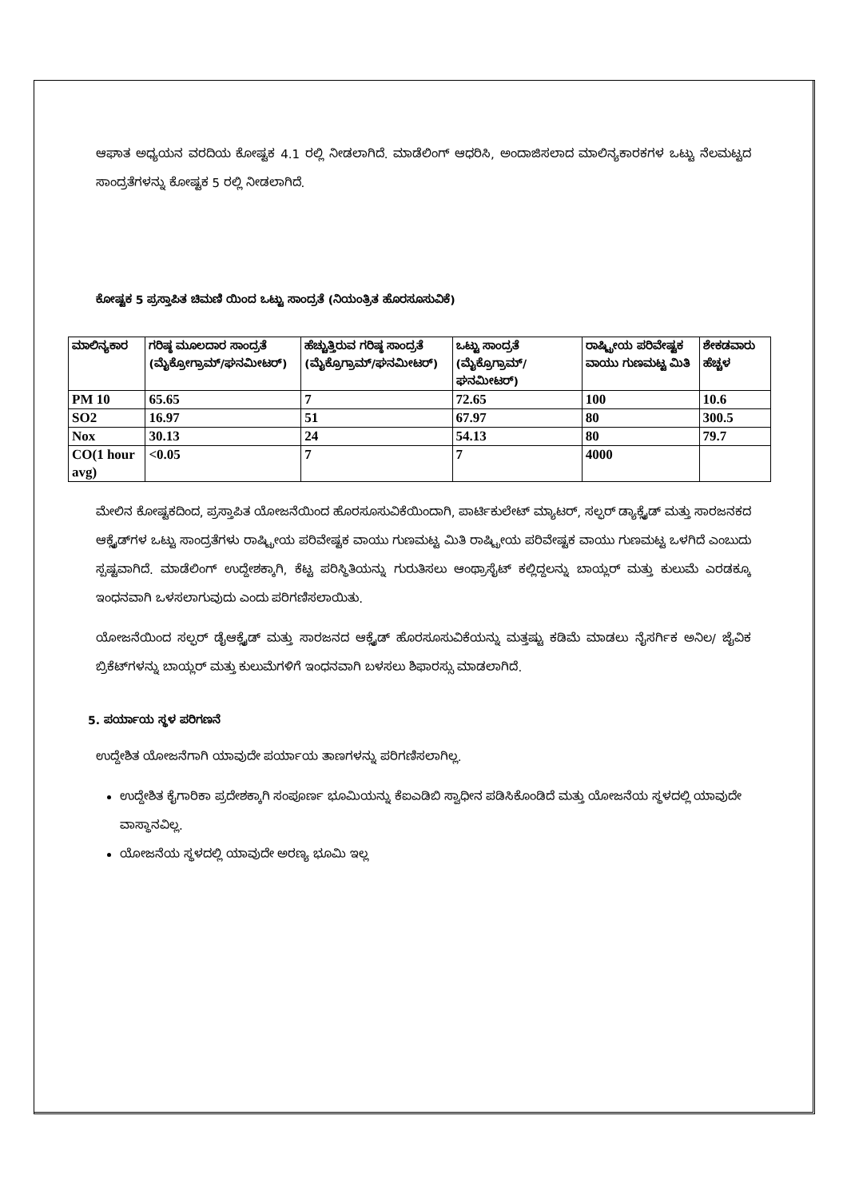ಆಘಾತ ಅಧ್ಯಯನ ವರದಿಯ ಕೋಷ್ಟಕ 4.1 ರಲ್ಲಿ ನೀಡಲಾಗಿದೆ. ಮಾಡೆಲಿಂಗ್ ಆಧರಿಸಿ, ಅಂದಾಜಿಸಲಾದ ಮಾಲಿನ್ಯಕಾರಕಗಳ ಒಟ್ಟು ನೆಲಮಟ್ಟದ ಸಾಂದ್ರತೆಗಳನ್ನು ಕೋಷ್ಟಕ 5 ರಲ್ಲಿ ನೀಡಲಾಗಿದೆ.
ಕೋಷ್ಟಕ 5 ಪ್ರಸ್ತಾಪಿತ ಚಿಮಣಿ ಯಿಂದ ಒಟ್ಟು ಸಾಂದ್ರತೆ (ನಿಯಂತ್ರಿತ ಹೊರಸೂಸುವಿಕೆ)
| ಮಾಲಿನ್ಯಕಾರ | ಗರಿಷ್ಠ ಮೂಲದಾರ ಸಾಂದ್ರತೆ (ಮೈಕ್ರೋಗ್ರಾಮ್/ಘನಮೀಟರ್) | ಹೆಚ್ಚುತ್ತಿರುವ ಗರಿಷ್ಠ ಸಾಂದ್ರತೆ (ಮೈಕ್ರೊಗ್ರಾಮ್/ಘನಮೀಟರ್) | ಒಟ್ಟು ಸಾಂದ್ರತೆ (ಮೈಕ್ರೊಗ್ರಾಮ್/ಘನಮೀಟರ್) | ರಾಷ್ಟ್ರೀಯ ಪರಿವೇಷ್ಟಕ ವಾಯು ಗುಣಮಟ್ಟ ಮಿತಿ | ಶೇಕಡವಾರು ಹೆಚ್ಚಳ |
| --- | --- | --- | --- | --- | --- |
| PM 10 | 65.65 | 7 | 72.65 | 100 | 10.6 |
| SO2 | 16.97 | 51 | 67.97 | 80 | 300.5 |
| Nox | 30.13 | 24 | 54.13 | 80 | 79.7 |
| CO(1 hour avg) | <0.05 | 7 | 7 | 4000 | |
ಮೇಲಿನ ಕೋಷ್ಟಕದಿಂದ, ಪ್ರಸ್ತಾಪಿತ ಯೋಜನೆಯಿಂದ ಹೊರಸೂಸುವಿಕೆಯಿಂದಾಗಿ, ಪಾರ್ಟಿಕುಲೇಟ್ ಮ್ಯಾಟರ್, ಸಲ್ಫರ್ ಡ್ಯಾಕ್ಸೈಡ್ ಮತ್ತು ಸಾರಜನಕದ ಆಕ್ಸೈಡ್‌ಗಳ ಒಟ್ಟು ಸಾಂದ್ರತೆಗಳು ರಾಷ್ಟ್ರೀಯ ಪರಿವೇಷ್ಟಕ ವಾಯು ಗುಣಮಟ್ಟ ಮಿತಿ ರಾಷ್ಟ್ರೀಯ ಪರಿವೇಷ್ಟಕ ವಾಯು ಗುಣಮಟ್ಟ ಒಳಗಿದೆ ಎಂಬುದು ಸ್ಪಷ್ಟವಾಗಿದೆ. ಮಾಡೆಲಿಂಗ್ ಉದ್ದೇಶಕ್ಕಾಗಿ, ಕೆಟ್ಟ ಪರಿಸ್ಥಿತಿಯನ್ನು ಗುರುತಿಸಲು ಆಂಥ್ರಾಸೈಟ್ ಕಲ್ಲಿದ್ದಲನ್ನು ಬಾಯ್ಲರ್ ಮತ್ತು ಕುಲುಮೆ ಎರಡಕ್ಕೂ ಇಂಧನವಾಗಿ ಒಳಸಲಾಗುವುದು ಎಂದು ಪರಿಗಣಿಸಲಾಯಿತು.
ಯೋಜನೆಯಿಂದ ಸಲ್ಫರ್ ಡೈಆಕ್ಸೈಡ್ ಮತ್ತು ಸಾರಜನದ ಆಕ್ಸೈಡ್ ಹೊರಸೂಸುವಿಕೆಯನ್ನು ಮತ್ತಷ್ಟು ಕಡಿಮೆ ಮಾಡಲು ನೈಸರ್ಗಿಕ ಅನಿಲ/ ಜೈವಿಕ ಬ್ರಿಕೆಟ್‌ಗಳನ್ನು ಬಾಯ್ಲರ್ ಮತ್ತು ಕುಲುಮೆಗಳಿಗೆ ಇಂಧನವಾಗಿ ಬಳಸಲು ಶಿಫಾರಸ್ಸು ಮಾಡಲಾಗಿದೆ.
5. ಪರ್ಯಾಯ ಸ್ಥಳ ಪರಿಗಣನೆ
ಉದ್ದೇಶಿತ ಯೋಜನೆಗಾಗಿ ಯಾವುದೇ ಪರ್ಯಾಯ ತಾಣಗಳನ್ನು ಪರಿಗಣಿಸಲಾಗಿಲ್ಲ.
ಉದ್ದೇಶಿತ ಕೈಗಾರಿಕಾ ಪ್ರದೇಶಕ್ಕಾಗಿ ಸಂಪೂರ್ಣ ಭೂಮಿಯನ್ನು ಕೆಐಎಡಿಬಿ ಸ್ವಾಧೀನ ಪಡಿಸಿಕೊಂಡಿದೆ ಮತ್ತು ಯೋಜನೆಯ ಸ್ಥಳದಲ್ಲಿ ಯಾವುದೇ ವಾಸ್ಥಾನವಿಲ್ಲ.
ಯೋಜನೆಯ ಸ್ಥಳದಲ್ಲಿ ಯಾವುದೇ ಅರಣ್ಯ ಭೂಮಿ ಇಲ್ಲ